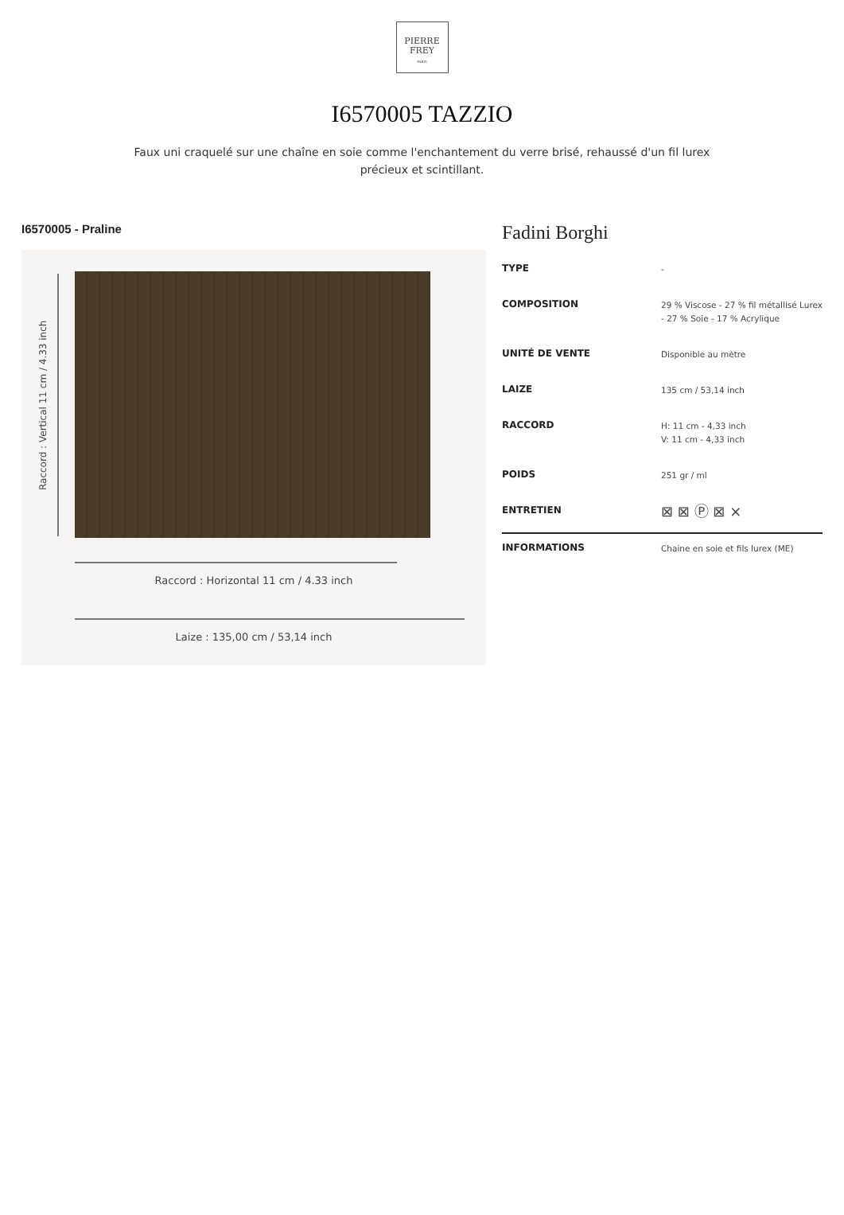PIERRE
FREY
PARIS
I6570005 TAZZIO
Faux uni craquelé sur une chaîne en soie comme l'enchantement du verre brisé, rehaussé d'un fil lurex précieux et scintillant.
I6570005 - Praline
Raccord : Vertical 11 cm / 4.33 inch
Raccord : Horizontal 11 cm / 4.33 inch
Laize : 135,00 cm / 53,14 inch
Fadini Borghi
| TYPE | - |
| COMPOSITION | 29 % Viscose - 27 % fil métallisé Lurex - 27 % Soie - 17 % Acrylique |
| UNITÉ DE VENTE | Disponible au mètre |
| LAIZE | 135 cm / 53,14 inch |
| RACCORD | H: 11 cm - 4,33 inch V: 11 cm - 4,33 inch |
| POIDS | 251 gr / ml |
| ENTRETIEN | ⊠ ⊠ Ⓟ ⊠ ⨯ |
| INFORMATIONS | Chaine en soie et fils lurex (ME) |